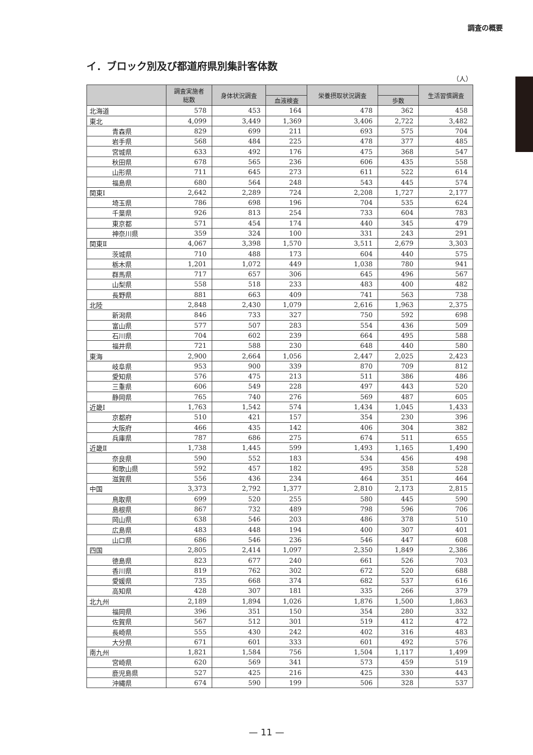調査の概要
イ．ブロック別及び都道府県別集計客体数
（人）
| | 調査実施者 総数 | 身体状況調査 | | 栄養摂取状況調査 | | 生活習慣調査 |
| --- | --- | --- | --- | --- | --- | --- |
| | | | 血液検査 | | 歩数 | |
| 北海道 | 578 | 453 | 164 | 478 | 362 | 458 |
| 東北 | 4,099 | 3,449 | 1,369 | 3,406 | 2,722 | 3,482 |
| 青森県 | 829 | 699 | 211 | 693 | 575 | 704 |
| 岩手県 | 568 | 484 | 225 | 478 | 377 | 485 |
| 宮城県 | 633 | 492 | 176 | 475 | 368 | 547 |
| 秋田県 | 678 | 565 | 236 | 606 | 435 | 558 |
| 山形県 | 711 | 645 | 273 | 611 | 522 | 614 |
| 福島県 | 680 | 564 | 248 | 543 | 445 | 574 |
| 関東Ⅰ | 2,642 | 2,289 | 724 | 2,208 | 1,727 | 2,177 |
| 埼玉県 | 786 | 698 | 196 | 704 | 535 | 624 |
| 千葉県 | 926 | 813 | 254 | 733 | 604 | 783 |
| 東京都 | 571 | 454 | 174 | 440 | 345 | 479 |
| 神奈川県 | 359 | 324 | 100 | 331 | 243 | 291 |
| 関東Ⅱ | 4,067 | 3,398 | 1,570 | 3,511 | 2,679 | 3,303 |
| 茨城県 | 710 | 488 | 173 | 604 | 440 | 575 |
| 栃木県 | 1,201 | 1,072 | 449 | 1,038 | 780 | 941 |
| 群馬県 | 717 | 657 | 306 | 645 | 496 | 567 |
| 山梨県 | 558 | 518 | 233 | 483 | 400 | 482 |
| 長野県 | 881 | 663 | 409 | 741 | 563 | 738 |
| 北陸 | 2,848 | 2,430 | 1,079 | 2,616 | 1,963 | 2,375 |
| 新潟県 | 846 | 733 | 327 | 750 | 592 | 698 |
| 富山県 | 577 | 507 | 283 | 554 | 436 | 509 |
| 石川県 | 704 | 602 | 239 | 664 | 495 | 588 |
| 福井県 | 721 | 588 | 230 | 648 | 440 | 580 |
| 東海 | 2,900 | 2,664 | 1,056 | 2,447 | 2,025 | 2,423 |
| 岐阜県 | 953 | 900 | 339 | 870 | 709 | 812 |
| 愛知県 | 576 | 475 | 213 | 511 | 386 | 486 |
| 三重県 | 606 | 549 | 228 | 497 | 443 | 520 |
| 静岡県 | 765 | 740 | 276 | 569 | 487 | 605 |
| 近畿Ⅰ | 1,763 | 1,542 | 574 | 1,434 | 1,045 | 1,433 |
| 京都府 | 510 | 421 | 157 | 354 | 230 | 396 |
| 大阪府 | 466 | 435 | 142 | 406 | 304 | 382 |
| 兵庫県 | 787 | 686 | 275 | 674 | 511 | 655 |
| 近畿Ⅱ | 1,738 | 1,445 | 599 | 1,493 | 1,165 | 1,490 |
| 奈良県 | 590 | 552 | 183 | 534 | 456 | 498 |
| 和歌山県 | 592 | 457 | 182 | 495 | 358 | 528 |
| 滋賀県 | 556 | 436 | 234 | 464 | 351 | 464 |
| 中国 | 3,373 | 2,792 | 1,377 | 2,810 | 2,173 | 2,815 |
| 鳥取県 | 699 | 520 | 255 | 580 | 445 | 590 |
| 島根県 | 867 | 732 | 489 | 798 | 596 | 706 |
| 岡山県 | 638 | 546 | 203 | 486 | 378 | 510 |
| 広島県 | 483 | 448 | 194 | 400 | 307 | 401 |
| 山口県 | 686 | 546 | 236 | 546 | 447 | 608 |
| 四国 | 2,805 | 2,414 | 1,097 | 2,350 | 1,849 | 2,386 |
| 徳島県 | 823 | 677 | 240 | 661 | 526 | 703 |
| 香川県 | 819 | 762 | 302 | 672 | 520 | 688 |
| 愛媛県 | 735 | 668 | 374 | 682 | 537 | 616 |
| 高知県 | 428 | 307 | 181 | 335 | 266 | 379 |
| 北九州 | 2,189 | 1,894 | 1,026 | 1,876 | 1,500 | 1,863 |
| 福岡県 | 396 | 351 | 150 | 354 | 280 | 332 |
| 佐賀県 | 567 | 512 | 301 | 519 | 412 | 472 |
| 長崎県 | 555 | 430 | 242 | 402 | 316 | 483 |
| 大分県 | 671 | 601 | 333 | 601 | 492 | 576 |
| 南九州 | 1,821 | 1,584 | 756 | 1,504 | 1,117 | 1,499 |
| 宮崎県 | 620 | 569 | 341 | 573 | 459 | 519 |
| 鹿児島県 | 527 | 425 | 216 | 425 | 330 | 443 |
| 沖縄県 | 674 | 590 | 199 | 506 | 328 | 537 |
— 11 —